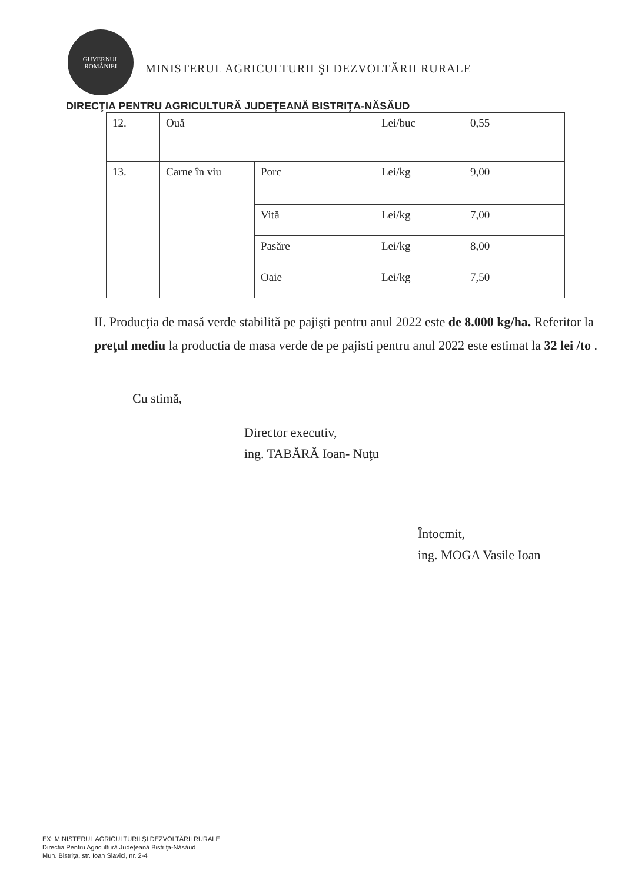GUVERNUL
ROMÂNIEI
MINISTERUL AGRICULTURII ŞI DEZVOLTĂRII RURALE
DIRECŢIA PENTRU AGRICULTURĂ JUDEŢEANĂ BISTRIŢA-NĂSĂUD
| 12. | Ouă | | Lei/buc | 0,55 |
| 13. | Carne în viu | Porc | Lei/kg | 9,00 |
| | | Vită | Lei/kg | 7,00 |
| | | Pasăre | Lei/kg | 8,00 |
| | | Oaie | Lei/kg | 7,50 |
II. Producţia de masă verde stabilită pe pajişti pentru anul 2022 este de 8.000 kg/ha. Referitor la preţul mediu la productia de masa verde de pe pajisti pentru anul 2022 este estimat la 32 lei /to .
Cu stimă,
Director executiv,
ing. TABĂRĂ Ioan- Nuţu
Întocmit,
ing. MOGA Vasile Ioan
EX: MINISTERUL AGRICULTURII ŞI DEZVOLTĂRII RURALE
Directia Pentru Agricultură Judeţeană Bistriţa-Năsăud
Mun. Bistriţa, str. Ioan Slavici, nr. 2-4